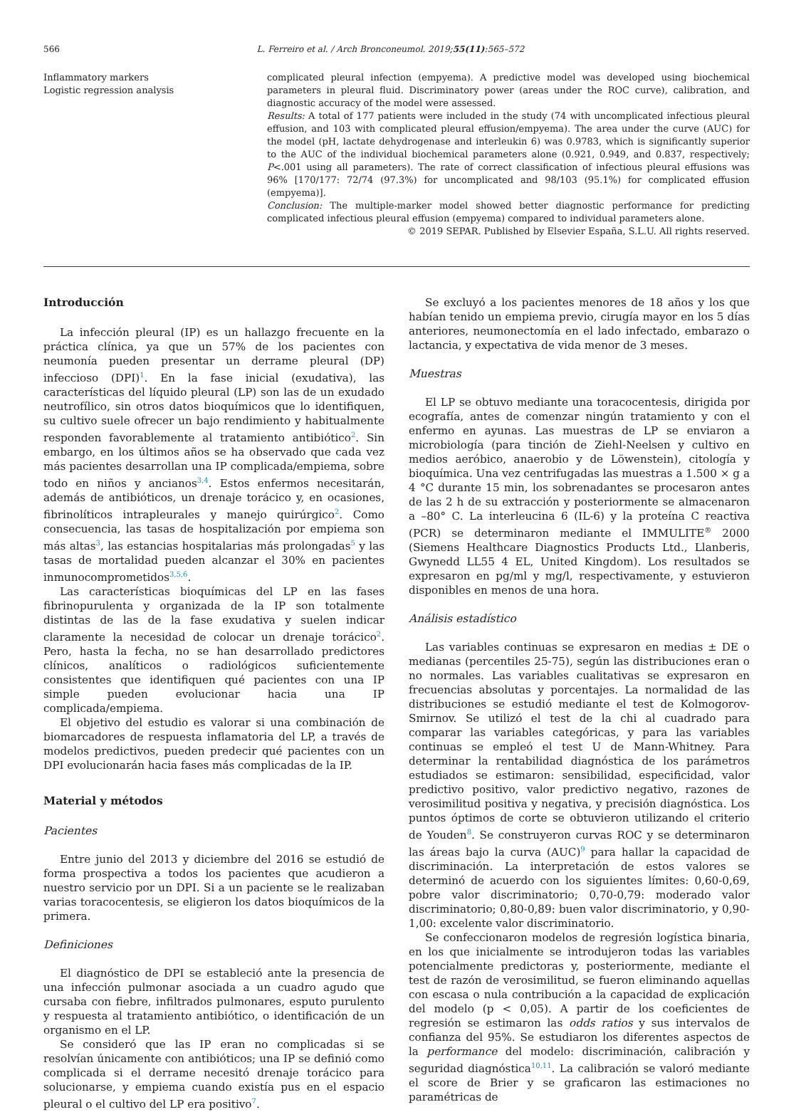566 L. Ferreiro et al. / Arch Bronconeumol. 2019;55(11):565–572
Inflammatory markers
Logistic regression analysis
complicated pleural infection (empyema). A predictive model was developed using biochemical parameters in pleural fluid. Discriminatory power (areas under the ROC curve), calibration, and diagnostic accuracy of the model were assessed.
Results: A total of 177 patients were included in the study (74 with uncomplicated infectious pleural effusion, and 103 with complicated pleural effusion/empyema). The area under the curve (AUC) for the model (pH, lactate dehydrogenase and interleukin 6) was 0.9783, which is significantly superior to the AUC of the individual biochemical parameters alone (0.921, 0.949, and 0.837, respectively; P<.001 using all parameters). The rate of correct classification of infectious pleural effusions was 96% [170/177: 72/74 (97.3%) for uncomplicated and 98/103 (95.1%) for complicated effusion (empyema)].
Conclusion: The multiple-marker model showed better diagnostic performance for predicting complicated infectious pleural effusion (empyema) compared to individual parameters alone.
© 2019 SEPAR. Published by Elsevier España, S.L.U. All rights reserved.
Introducción
La infección pleural (IP) es un hallazgo frecuente en la práctica clínica, ya que un 57% de los pacientes con neumonía pueden presentar un derrame pleural (DP) infeccioso (DPI)<sup>1</sup>. En la fase inicial (exudativa), las características del líquido pleural (LP) son las de un exudado neutrofílico, sin otros datos bioquímicos que lo identifiquen, su cultivo suele ofrecer un bajo rendimiento y habitualmente responden favorablemente al tratamiento antibiótico<sup>2</sup>. Sin embargo, en los últimos años se ha observado que cada vez más pacientes desarrollan una IP complicada/empiema, sobre todo en niños y ancianos<sup>3,4</sup>. Estos enfermos necesitarán, además de antibióticos, un drenaje torácico y, en ocasiones, fibrinolíticos intrapleurales y manejo quirúrgico<sup>2</sup>. Como consecuencia, las tasas de hospitalización por empiema son más altas<sup>3</sup>, las estancias hospitalarias más prolongadas<sup>5</sup> y las tasas de mortalidad pueden alcanzar el 30% en pacientes inmunocomprometidos<sup>3,5,6</sup>.
Las características bioquímicas del LP en las fases fibrinopurulenta y organizada de la IP son totalmente distintas de las de la fase exudativa y suelen indicar claramente la necesidad de colocar un drenaje torácico<sup>2</sup>. Pero, hasta la fecha, no se han desarrollado predictores clínicos, analíticos o radiológicos suficientemente consistentes que identifiquen qué pacientes con una IP simple pueden evolucionar hacia una IP complicada/empiema.
El objetivo del estudio es valorar si una combinación de biomarcadores de respuesta inflamatoria del LP, a través de modelos predictivos, pueden predecir qué pacientes con un DPI evolucionarán hacia fases más complicadas de la IP.
Material y métodos
Pacientes
Entre junio del 2013 y diciembre del 2016 se estudió de forma prospectiva a todos los pacientes que acudieron a nuestro servicio por un DPI. Si a un paciente se le realizaban varias toracocentesis, se eligieron los datos bioquímicos de la primera.
Definiciones
El diagnóstico de DPI se estableció ante la presencia de una infección pulmonar asociada a un cuadro agudo que cursaba con fiebre, infiltrados pulmonares, esputo purulento y respuesta al tratamiento antibiótico, o identificación de un organismo en el LP.
Se consideró que las IP eran no complicadas si se resolvían únicamente con antibióticos; una IP se definió como complicada si el derrame necesitó drenaje torácico para solucionarse, y empiema cuando existía pus en el espacio pleural o el cultivo del LP era positivo<sup>7</sup>.
Se excluyó a los pacientes menores de 18 años y los que habían tenido un empiema previo, cirugía mayor en los 5 días anteriores, neumonectomía en el lado infectado, embarazo o lactancia, y expectativa de vida menor de 3 meses.
Muestras
El LP se obtuvo mediante una toracocentesis, dirigida por ecografía, antes de comenzar ningún tratamiento y con el enfermo en ayunas. Las muestras de LP se enviaron a microbiología (para tinción de Ziehl-Neelsen y cultivo en medios aeróbico, anaerobio y de Löwenstein), citología y bioquímica. Una vez centrifugadas las muestras a 1.500 × g a 4 °C durante 15 min, los sobrenadantes se procesaron antes de las 2 h de su extracción y posteriormente se almacenaron a –80° C. La interleucina 6 (IL-6) y la proteína C reactiva (PCR) se determinaron mediante el IMMULITE<sup>®</sup> 2000 (Siemens Healthcare Diagnostics Products Ltd., Llanberis, Gwynedd LL55 4 EL, United Kingdom). Los resultados se expresaron en pg/ml y mg/l, respectivamente, y estuvieron disponibles en menos de una hora.
Análisis estadístico
Las variables continuas se expresaron en medias ± DE o medianas (percentiles 25-75), según las distribuciones eran o no normales. Las variables cualitativas se expresaron en frecuencias absolutas y porcentajes. La normalidad de las distribuciones se estudió mediante el test de Kolmogorov-Smirnov. Se utilizó el test de la chi al cuadrado para comparar las variables categóricas, y para las variables continuas se empleó el test U de Mann-Whitney. Para determinar la rentabilidad diagnóstica de los parámetros estudiados se estimaron: sensibilidad, especificidad, valor predictivo positivo, valor predictivo negativo, razones de verosimilitud positiva y negativa, y precisión diagnóstica. Los puntos óptimos de corte se obtuvieron utilizando el criterio de Youden<sup>8</sup>. Se construyeron curvas ROC y se determinaron las áreas bajo la curva (AUC)<sup>9</sup> para hallar la capacidad de discriminación. La interpretación de estos valores se determinó de acuerdo con los siguientes límites: 0,60-0,69, pobre valor discriminatorio; 0,70-0,79: moderado valor discriminatorio; 0,80-0,89: buen valor discriminatorio, y 0,90-1,00: excelente valor discriminatorio.
Se confeccionaron modelos de regresión logística binaria, en los que inicialmente se introdujeron todas las variables potencialmente predictoras y, posteriormente, mediante el test de razón de verosimilitud, se fueron eliminando aquellas con escasa o nula contribución a la capacidad de explicación del modelo (p < 0,05). A partir de los coeficientes de regresión se estimaron las odds ratios y sus intervalos de confianza del 95%. Se estudiaron los diferentes aspectos de la performance del modelo: discriminación, calibración y seguridad diagnóstica<sup>10,11</sup>. La calibración se valoró mediante el score de Brier y se graficaron las estimaciones no paramétricas de